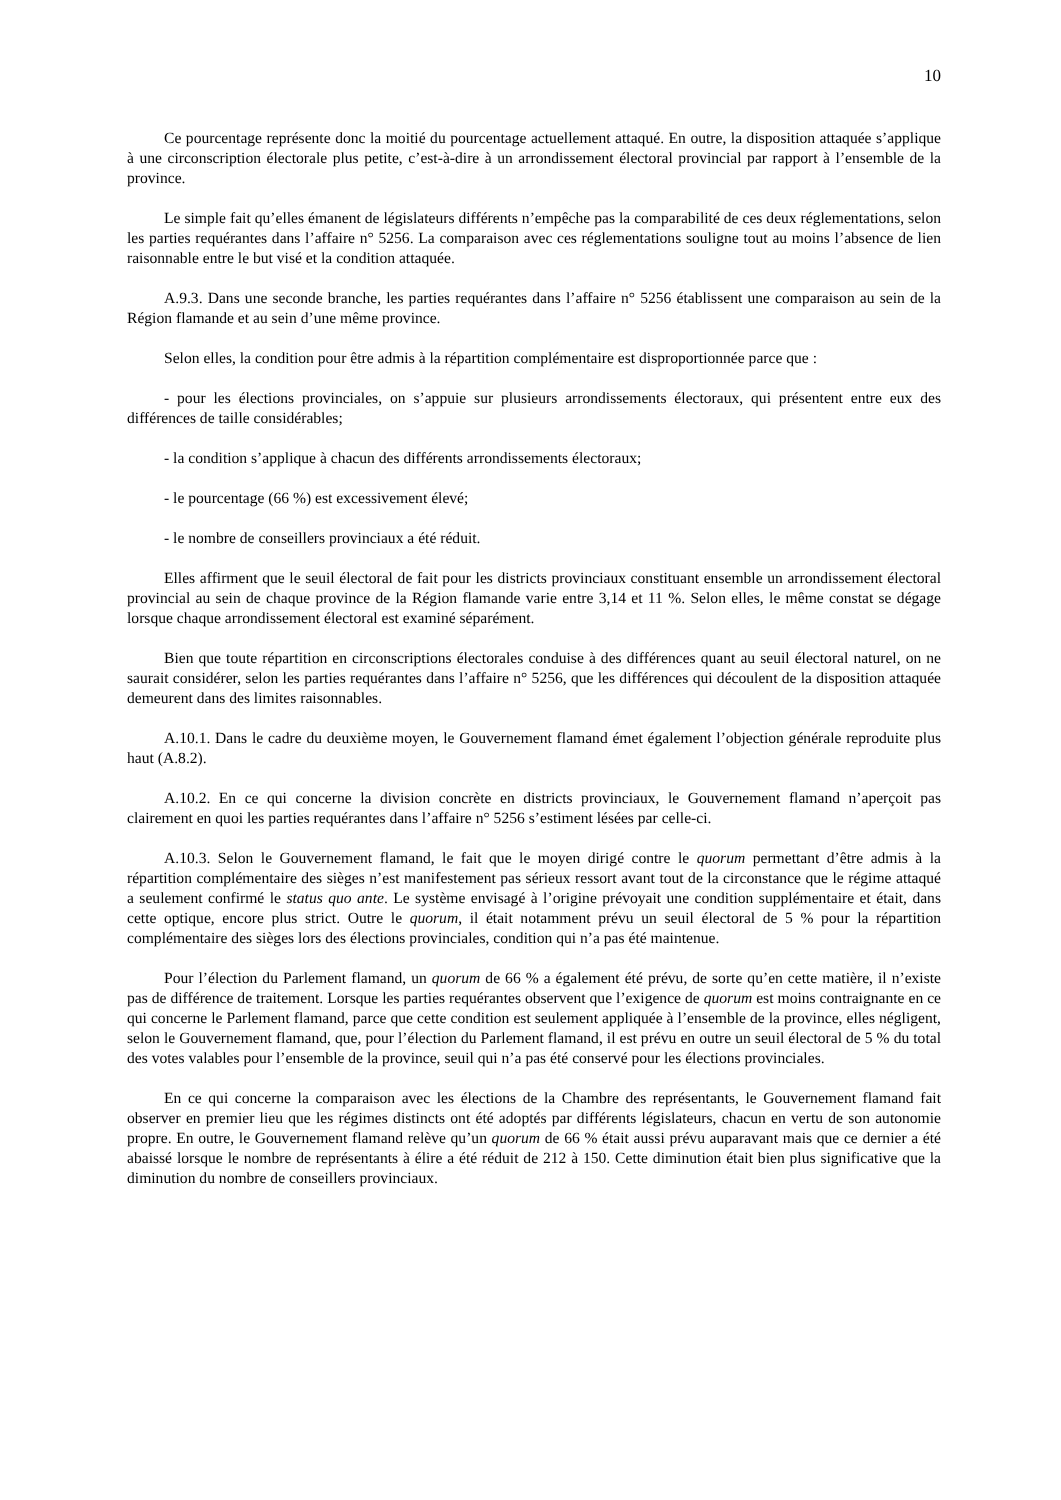10
Ce pourcentage représente donc la moitié du pourcentage actuellement attaqué. En outre, la disposition attaquée s’applique à une circonscription électorale plus petite, c’est-à-dire à un arrondissement électoral provincial par rapport à l’ensemble de la province.
Le simple fait qu’elles émanent de législateurs différents n’empêche pas la comparabilité de ces deux réglementations, selon les parties requérantes dans l’affaire n° 5256. La comparaison avec ces réglementations souligne tout au moins l’absence de lien raisonnable entre le but visé et la condition attaquée.
A.9.3. Dans une seconde branche, les parties requérantes dans l’affaire n° 5256 établissent une comparaison au sein de la Région flamande et au sein d’une même province.
Selon elles, la condition pour être admis à la répartition complémentaire est disproportionnée parce que :
- pour les élections provinciales, on s’appuie sur plusieurs arrondissements électoraux, qui présentent entre eux des différences de taille considérables;
- la condition s’applique à chacun des différents arrondissements électoraux;
- le pourcentage (66 %) est excessivement élevé;
- le nombre de conseillers provinciaux a été réduit.
Elles affirment que le seuil électoral de fait pour les districts provinciaux constituant ensemble un arrondissement électoral provincial au sein de chaque province de la Région flamande varie entre 3,14 et 11 %. Selon elles, le même constat se dégage lorsque chaque arrondissement électoral est examiné séparément.
Bien que toute répartition en circonscriptions électorales conduise à des différences quant au seuil électoral naturel, on ne saurait considérer, selon les parties requérantes dans l’affaire n° 5256, que les différences qui découlent de la disposition attaquée demeurent dans des limites raisonnables.
A.10.1. Dans le cadre du deuxième moyen, le Gouvernement flamand émet également l’objection générale reproduite plus haut (A.8.2).
A.10.2. En ce qui concerne la division concrète en districts provinciaux, le Gouvernement flamand n’aperçoit pas clairement en quoi les parties requérantes dans l’affaire n° 5256 s’estiment lésées par celle-ci.
A.10.3. Selon le Gouvernement flamand, le fait que le moyen dirigé contre le quorum permettant d’être admis à la répartition complémentaire des sièges n’est manifestement pas sérieux ressort avant tout de la circonstance que le régime attaqué a seulement confirmé le status quo ante. Le système envisagé à l’origine prévoyait une condition supplémentaire et était, dans cette optique, encore plus strict. Outre le quorum, il était notamment prévu un seuil électoral de 5 % pour la répartition complémentaire des sièges lors des élections provinciales, condition qui n’a pas été maintenue.
Pour l’élection du Parlement flamand, un quorum de 66 % a également été prévu, de sorte qu’en cette matière, il n’existe pas de différence de traitement. Lorsque les parties requérantes observent que l’exigence de quorum est moins contraignante en ce qui concerne le Parlement flamand, parce que cette condition est seulement appliquée à l’ensemble de la province, elles négligent, selon le Gouvernement flamand, que, pour l’élection du Parlement flamand, il est prévu en outre un seuil électoral de 5 % du total des votes valables pour l’ensemble de la province, seuil qui n’a pas été conservé pour les élections provinciales.
En ce qui concerne la comparaison avec les élections de la Chambre des représentants, le Gouvernement flamand fait observer en premier lieu que les régimes distincts ont été adoptés par différents législateurs, chacun en vertu de son autonomie propre. En outre, le Gouvernement flamand relève qu’un quorum de 66 % était aussi prévu auparavant mais que ce dernier a été abaissé lorsque le nombre de représentants à élire a été réduit de 212 à 150. Cette diminution était bien plus significative que la diminution du nombre de conseillers provinciaux.